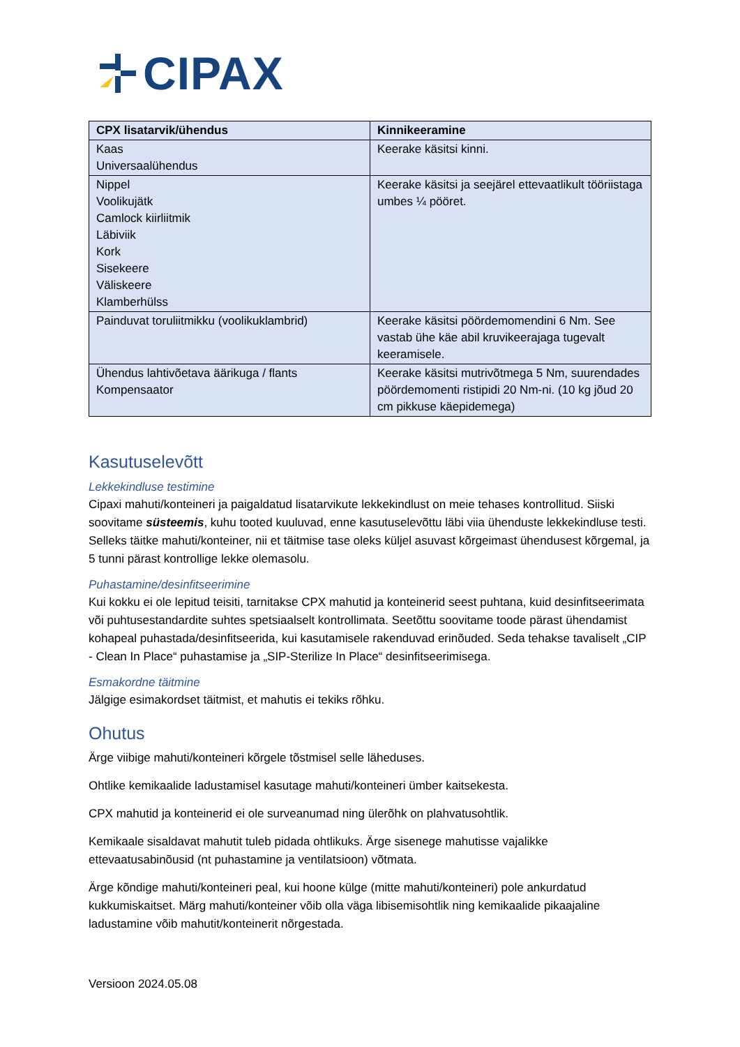CIPAX
| CPX lisatarvik/ühendus | Kinnikeeramine |
| --- | --- |
| Kaas Universaalühendus | Keerake käsitsi kinni. |
| Nippel Voolikujätk Camlock kiirliitmik Läbiviik Kork Sisekeere Väliskeere Klamberhülss | Keerake käsitsi ja seejärel ettevaatlikult tööriistaga umbes ¼ pööret. |
| Painduvat toruliitmikku (voolikuklambrid) | Keerake käsitsi pöördemomendini 6 Nm. See vastab ühe käe abil kruvikeerajaga tugevalt keeramisele. |
| Ühendus lahtivõetava äärikuga / flants Kompensaator | Keerake käsitsi mutrivõtmega 5 Nm, suurendades pöördemomenti ristipidi 20 Nm-ni. (10 kg jõud 20 cm pikkuse käepidemega) |
Kasutuselevõtt
Lekkekindluse testimine
Cipaxi mahuti/konteineri ja paigaldatud lisatarvikute lekkekindlust on meie tehases kontrollitud. Siiski soovitame süsteemis, kuhu tooted kuuluvad, enne kasutuselevõttu läbi viia ühenduste lekkekindluse testi. Selleks täitke mahuti/konteiner, nii et täitmise tase oleks küljel asuvast kõrgeimast ühendusest kõrgemal, ja 5 tunni pärast kontrollige lekke olemasolu.
Puhastamine/desinfitseerimine
Kui kokku ei ole lepitud teisiti, tarnitakse CPX mahutid ja konteinerid seest puhtana, kuid desinfitseerimata või puhtusestandardite suhtes spetsiaalselt kontrollimata. Seetõttu soovitame toode pärast ühendamist kohapeal puhastada/desinfitseerida, kui kasutamisele rakenduvad erinõuded. Seda tehakse tavaliselt „CIP - Clean In Place“ puhastamise ja „SIP-Sterilize In Place“ desinfitseerimisega.
Esmakordne täitmine
Jälgige esimakordset täitmist, et mahutis ei tekiks rõhku.
Ohutus
Ärge viibige mahuti/konteineri kõrgele tõstmisel selle läheduses.
Ohtlike kemikaalide ladustamisel kasutage mahuti/konteineri ümber kaitsekesta.
CPX mahutid ja konteinerid ei ole surveanumad ning ülerõhk on plahvatusohtlik.
Kemikaale sisaldavat mahutit tuleb pidada ohtlikuks. Ärge sisenege mahutisse vajalikke ettevaatusabinõusid (nt puhastamine ja ventilatsioon) võtmata.
Ärge kõndige mahuti/konteineri peal, kui hoone külge (mitte mahuti/konteineri) pole ankurdatud kukkumiskaitset. Märg mahuti/konteiner võib olla väga libisemisohtlik ning kemikaalide pikaajaline ladustamine võib mahutit/konteinerit nõrgestada.
Versioon 2024.05.08